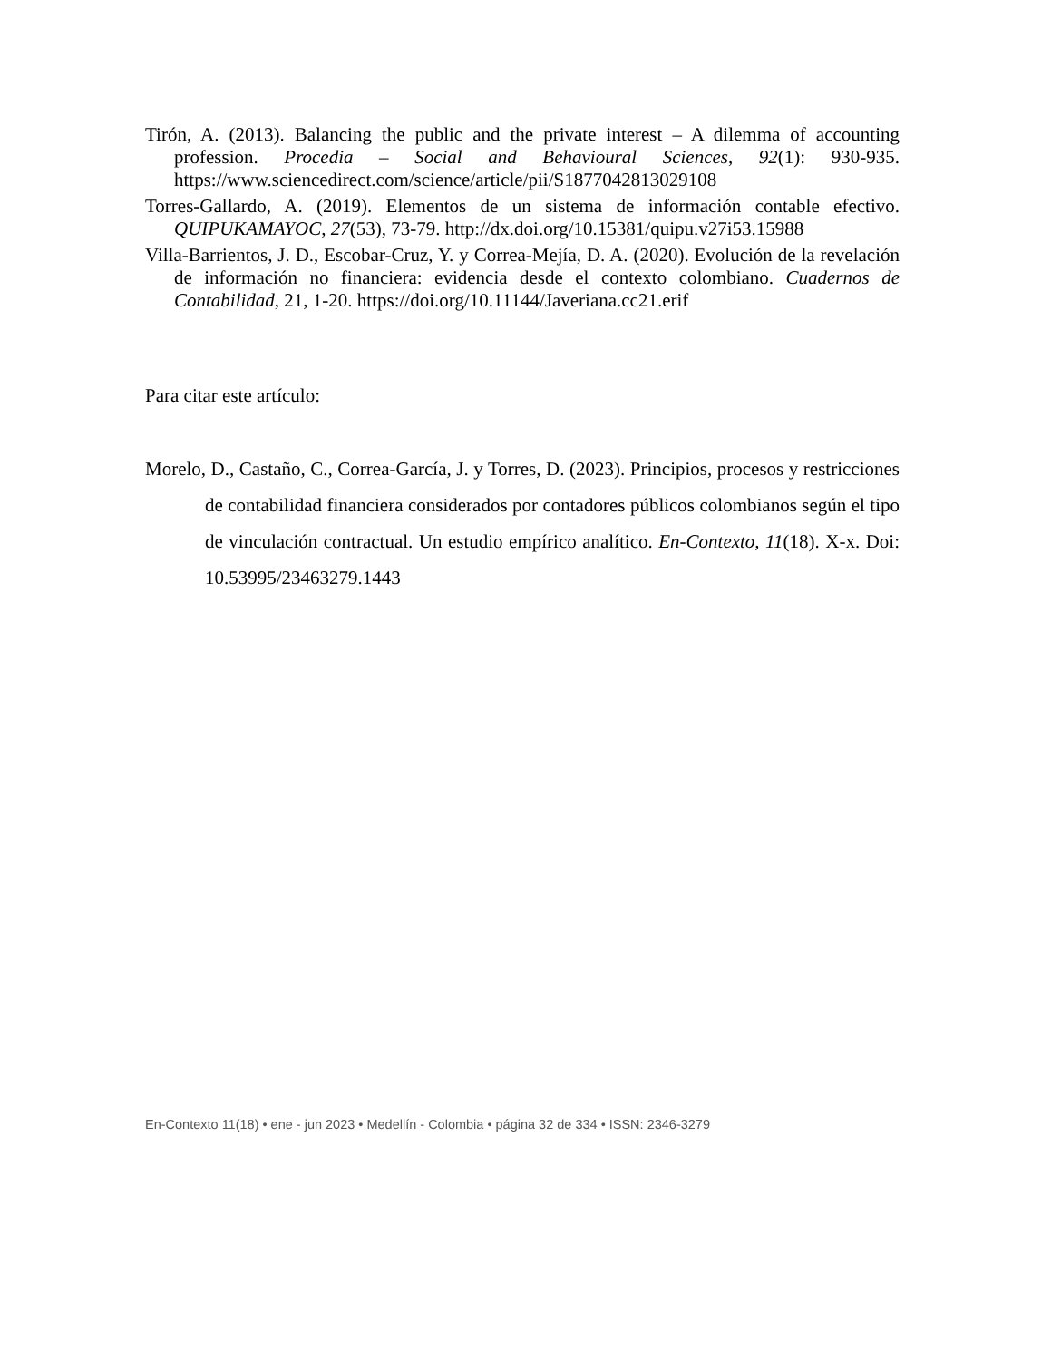Tirón, A. (2013). Balancing the public and the private interest – A dilemma of accounting profession. Procedia – Social and Behavioural Sciences, 92(1): 930-935. https://www.sciencedirect.com/science/article/pii/S1877042813029108
Torres-Gallardo, A. (2019). Elementos de un sistema de información contable efectivo. QUIPUKAMAYOC, 27(53), 73-79. http://dx.doi.org/10.15381/quipu.v27i53.15988
Villa-Barrientos, J. D., Escobar-Cruz, Y. y Correa-Mejía, D. A. (2020). Evolución de la revelación de información no financiera: evidencia desde el contexto colombiano. Cuadernos de Contabilidad, 21, 1-20. https://doi.org/10.11144/Javeriana.cc21.erif
Para citar este artículo:
Morelo, D., Castaño, C., Correa-García, J. y Torres, D. (2023). Principios, procesos y restricciones de contabilidad financiera considerados por contadores públicos colombianos según el tipo de vinculación contractual. Un estudio empírico analítico. En-Contexto, 11(18). X-x. Doi: 10.53995/23463279.1443
En-Contexto 11(18) • ene - jun 2023 • Medellín - Colombia • página 32 de 334 • ISSN: 2346-3279